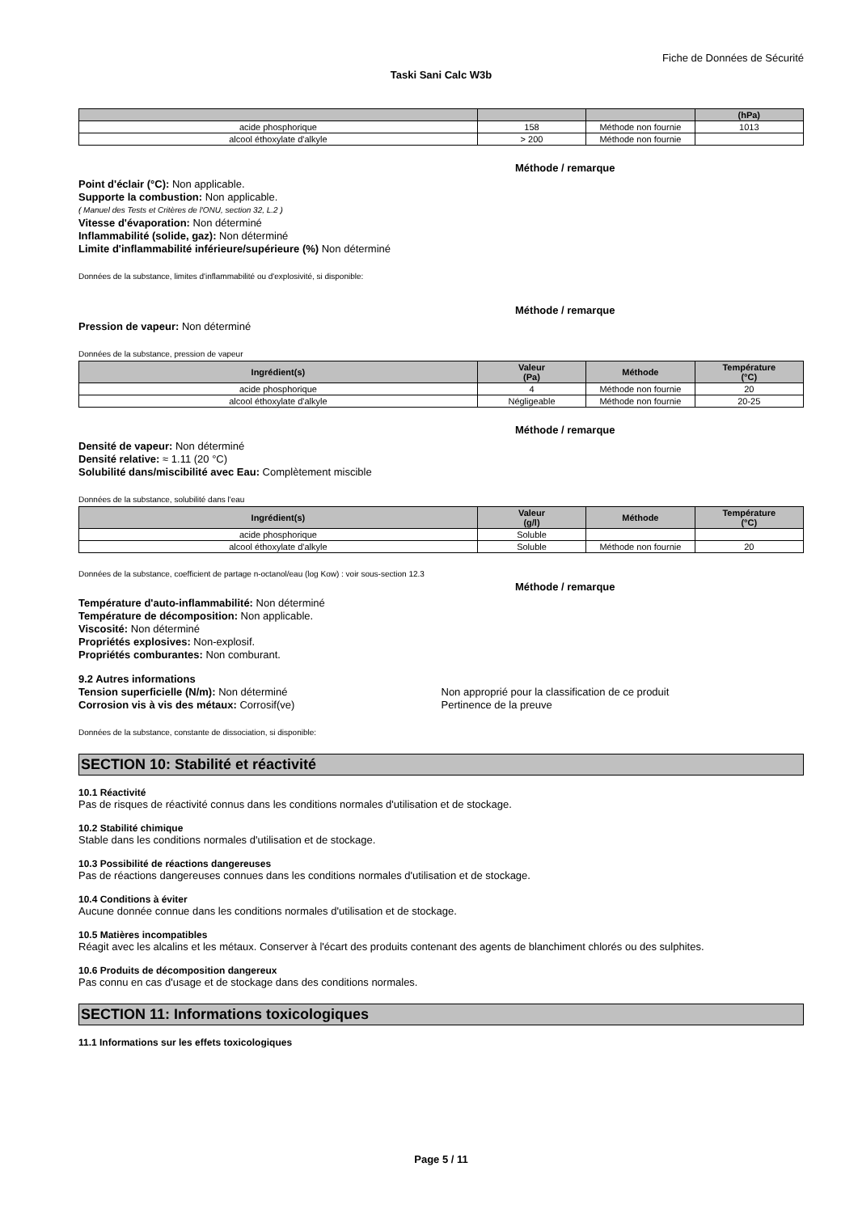Fiche de Données de Sécurité
Taski Sani Calc W3b
| | | | (hPa) |
| --- | --- | --- | --- |
| acide phosphorique | 158 | Méthode non fournie | 1013 |
| alcool éthoxylate d'alkyle | > 200 | Méthode non fournie | |
Méthode / remarque
Point d'éclair (°C): Non applicable.
Supporte la combustion: Non applicable.
( Manuel des Tests et Critères de l'ONU, section 32, L.2 )
Vitesse d'évaporation: Non déterminé
Inflammabilité (solide, gaz): Non déterminé
Limite d'inflammabilité inférieure/supérieure (%) Non déterminé
Données de la substance, limites d'inflammabilité ou d'explosivité, si disponible:
Méthode / remarque
Pression de vapeur: Non déterminé
Données de la substance, pression de vapeur
| Ingrédient(s) | Valeur (Pa) | Méthode | Température (°C) |
| --- | --- | --- | --- |
| acide phosphorique | 4 | Méthode non fournie | 20 |
| alcool éthoxylate d'alkyle | Négligeable | Méthode non fournie | 20-25 |
Méthode / remarque
Densité de vapeur: Non déterminé
Densité relative: ≈ 1.11 (20 °C)
Solubilité dans/miscibilité avec Eau: Complètement miscible
Données de la substance, solubilité dans l'eau
| Ingrédient(s) | Valeur (g/l) | Méthode | Température (°C) |
| --- | --- | --- | --- |
| acide phosphorique | Soluble | | |
| alcool éthoxylate d'alkyle | Soluble | Méthode non fournie | 20 |
Données de la substance, coefficient de partage n-octanol/eau (log Kow) : voir sous-section 12.3
Méthode / remarque
Température d'auto-inflammabilité: Non déterminé
Température de décomposition: Non applicable.
Viscosité: Non déterminé
Propriétés explosives: Non-explosif.
Propriétés comburantes: Non comburant.
9.2 Autres informations
Tension superficielle (N/m): Non déterminé
Corrosion vis à vis des métaux: Corrosif(ve)
Non approprié pour la classification de ce produit
Pertinence de la preuve
Données de la substance, constante de dissociation, si disponible:
SECTION 10: Stabilité et réactivité
10.1 Réactivité
Pas de risques de réactivité connus dans les conditions normales d'utilisation et de stockage.
10.2 Stabilité chimique
Stable dans les conditions normales d'utilisation et de stockage.
10.3 Possibilité de réactions dangereuses
Pas de réactions dangereuses connues dans les conditions normales d'utilisation et de stockage.
10.4 Conditions à éviter
Aucune donnée connue dans les conditions normales d'utilisation et de stockage.
10.5 Matières incompatibles
Réagit avec les alcalins et les métaux. Conserver à l'écart des produits contenant des agents de blanchiment chlorés ou des sulphites.
10.6 Produits de décomposition dangereux
Pas connu en cas d'usage et de stockage dans des conditions normales.
SECTION 11: Informations toxicologiques
11.1 Informations sur les effets toxicologiques
Page 5 / 11